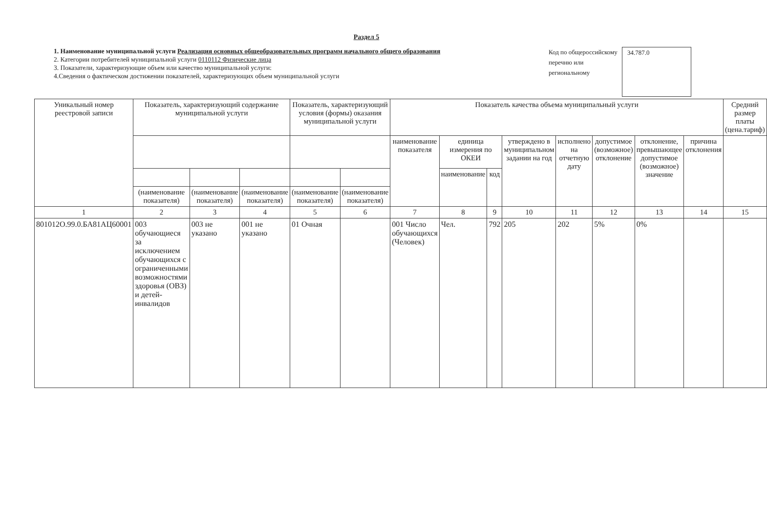Раздел 5
1. Наименование муниципальной услуги Реализация основных общеобразовательных программ начального общего образования
2. Категории потребителей муниципальной услуги 0110112 Физические лица
3. Показатели, характеризующие объем или качество муниципальной услуги:
4.Сведения о фактическом достижении показателей, характеризующих объем муниципальной услуги
Код по общероссийскому перечню или региональному
34.787.0
| Уникальный номер реестровой записи | Показатель, характеризующий содержание муниципальной услуги | | | Показатель, характеризующий условия (формы) оказания муниципальной услуги | | Показатель качества объема муниципальный услуги | | | | | | | | Средний размер платы (цена.тариф) |
| --- | --- | --- | --- | --- | --- | --- | --- | --- | --- | --- | --- | --- | --- | --- |
| | | | | | | наименование показателя | единица измерения по ОКЕИ | | утверждено в муниципальном задании на год | исполнено на отчетную дату | допустимое (возможное) отклонение | отклонение, превышающее допустимое (возможное) значение | причина отклонения | |
| | | | | | | | наименование | код | | | | | | |
| | (наименование показателя) | (наименование показателя) | (наименование показателя) | (наименование показателя) | (наименование показателя) | | | | | | | | | |
| 1 | 2 | 3 | 4 | 5 | 6 | 7 | 8 | 9 | 10 | 11 | 12 | 13 | 14 | 15 |
| 801012О.99.0.БА81АЦ60001 | 003 обучающиеся за исключением обучающихся с ограниченными возможностями здоровья (ОВЗ) и детей-инвалидов | 003 не указано | 001 не указано | 01 Очная | | 001 Число обучающихся (Человек) | Чел. | 792 | 205 | 202 | 5% | 0% | | |